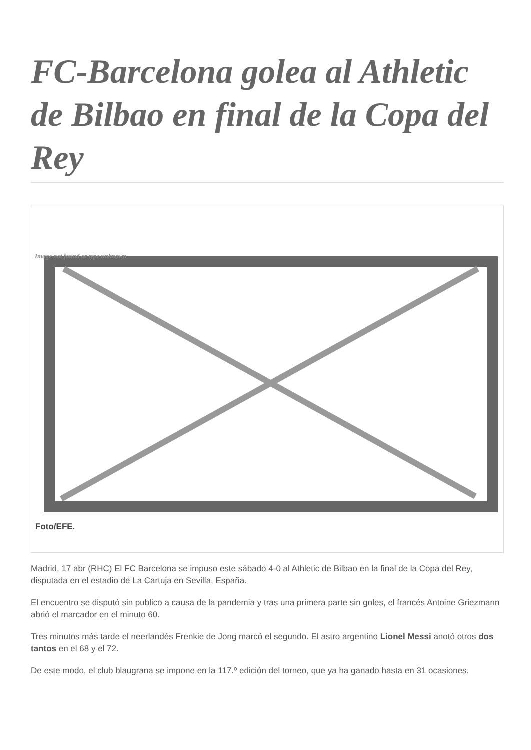FC-Barcelona golea al Athletic de Bilbao en final de la Copa del Rey
Image not found or type unknown
Foto/EFE.
Madrid, 17 abr (RHC) El FC Barcelona se impuso este sábado 4-0 al Athletic de Bilbao en la final de la Copa del Rey, disputada en el estadio de La Cartuja en Sevilla, España.
El encuentro se disputó sin publico a causa de la pandemia y tras una primera parte sin goles, el francés Antoine Griezmann abrió el marcador en el minuto 60.
Tres minutos más tarde el neerlandés Frenkie de Jong marcó el segundo. El astro argentino Lionel Messi anotó otros dos tantos en el 68 y el 72.
De este modo, el club blaugrana se impone en la 117.º edición del torneo, que ya ha ganado hasta en 31 ocasiones.